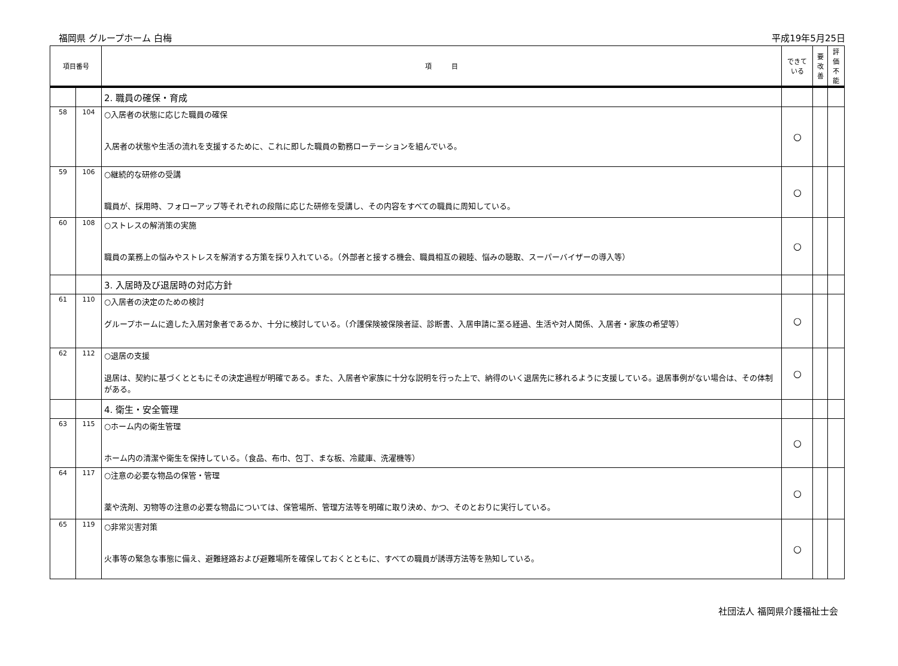福岡県 グループホーム 白梅 平成19年5月25日
| 項目番号 | | 項 目 | できて いる | 要 改善 | 評 価 不 能 |
| --- | --- | --- | --- | --- | --- |
| | | 2. 職員の確保・育成 | | | |
| 58 | 104 | ○入居者の状態に応じた職員の確保 入居者の状態や生活の流れを支援するために、これに即した職員の勤務ローテーションを組んでいる。 | ○ | | |
| 59 | 106 | ○継続的な研修の受講 職員が、採用時、フォローアップ等それぞれの段階に応じた研修を受講し、その内容をすべての職員に周知している。 | ○ | | |
| 60 | 108 | ○ストレスの解消策の実施 職員の業務上の悩みやストレスを解消する方策を採り入れている。（外部者と接する機会、職員相互の親睦、悩みの聴取、スーパーバイザーの導入等） | ○ | | |
| | | 3. 入居時及び退居時の対応方針 | | | |
| 61 | 110 | ○入居者の決定のための検討 グループホームに適した入居対象者であるか、十分に検討している。（介護保険被保険者証、診断書、入居申請に至る経過、生活や対人関係、入居者・家族の希望等） | ○ | | |
| 62 | 112 | ○退居の支援 退居は、契約に基づくとともにその決定過程が明確である。また、入居者や家族に十分な説明を行った上で、納得のいく退居先に移れるように支援している。退居事例がない場合は、その体制がある。 | ○ | | |
| | | 4. 衛生・安全管理 | | | |
| 63 | 115 | ○ホーム内の衛生管理 ホーム内の清潔や衛生を保持している。（食品、布巾、包丁、まな板、冷蔵庫、洗濯機等） | ○ | | |
| 64 | 117 | ○注意の必要な物品の保管・管理 薬や洗剤、刃物等の注意の必要な物品については、保管場所、管理方法等を明確に取り決め、かつ、そのとおりに実行している。 | ○ | | |
| 65 | 119 | ○非常災害対策 火事等の緊急な事態に備え、避難経路および避難場所を確保しておくとともに、すべての職員が誘導方法等を熟知している。 | ○ | | |
社団法人 福岡県介護福祉士会